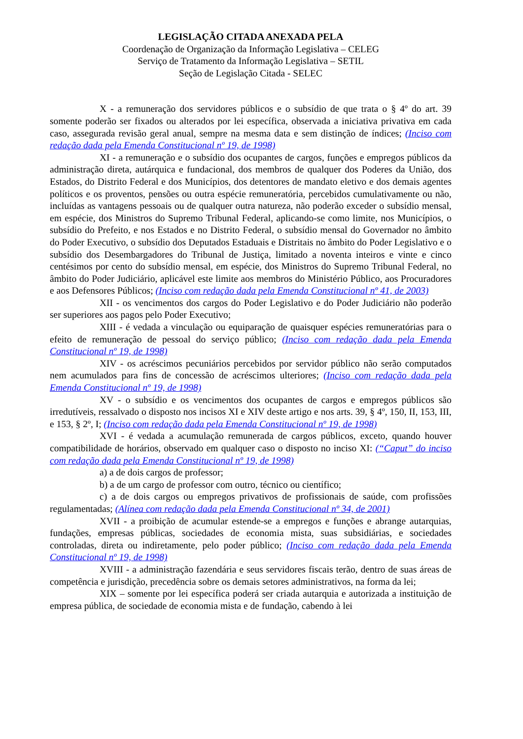LEGISLAÇÃO CITADA ANEXADA PELA
Coordenação de Organização da Informação Legislativa – CELEG
Serviço de Tratamento da Informação Legislativa – SETIL
Seção de Legislação Citada - SELEC
X - a remuneração dos servidores públicos e o subsídio de que trata o § 4º do art. 39 somente poderão ser fixados ou alterados por lei específica, observada a iniciativa privativa em cada caso, assegurada revisão geral anual, sempre na mesma data e sem distinção de índices; (Inciso com redação dada pela Emenda Constitucional nº 19, de 1998)
XI - a remuneração e o subsídio dos ocupantes de cargos, funções e empregos públicos da administração direta, autárquica e fundacional, dos membros de qualquer dos Poderes da União, dos Estados, do Distrito Federal e dos Municípios, dos detentores de mandato eletivo e dos demais agentes políticos e os proventos, pensões ou outra espécie remuneratória, percebidos cumulativamente ou não, incluídas as vantagens pessoais ou de qualquer outra natureza, não poderão exceder o subsídio mensal, em espécie, dos Ministros do Supremo Tribunal Federal, aplicando-se como limite, nos Municípios, o subsídio do Prefeito, e nos Estados e no Distrito Federal, o subsídio mensal do Governador no âmbito do Poder Executivo, o subsídio dos Deputados Estaduais e Distritais no âmbito do Poder Legislativo e o subsídio dos Desembargadores do Tribunal de Justiça, limitado a noventa inteiros e vinte e cinco centésimos por cento do subsídio mensal, em espécie, dos Ministros do Supremo Tribunal Federal, no âmbito do Poder Judiciário, aplicável este limite aos membros do Ministério Público, aos Procuradores e aos Defensores Públicos; (Inciso com redação dada pela Emenda Constitucional nº 41, de 2003)
XII - os vencimentos dos cargos do Poder Legislativo e do Poder Judiciário não poderão ser superiores aos pagos pelo Poder Executivo;
XIII - é vedada a vinculação ou equiparação de quaisquer espécies remuneratórias para o efeito de remuneração de pessoal do serviço público; (Inciso com redação dada pela Emenda Constitucional nº 19, de 1998)
XIV - os acréscimos pecuniários percebidos por servidor público não serão computados nem acumulados para fins de concessão de acréscimos ulteriores; (Inciso com redação dada pela Emenda Constitucional nº 19, de 1998)
XV - o subsídio e os vencimentos dos ocupantes de cargos e empregos públicos são irredutíveis, ressalvado o disposto nos incisos XI e XIV deste artigo e nos arts. 39, § 4º, 150, II, 153, III, e 153, § 2º, I; (Inciso com redação dada pela Emenda Constitucional nº 19, de 1998)
XVI - é vedada a acumulação remunerada de cargos públicos, exceto, quando houver compatibilidade de horários, observado em qualquer caso o disposto no inciso XI: (“Caput” do inciso com redação dada pela Emenda Constitucional nº 19, de 1998)
a) a de dois cargos de professor;
b) a de um cargo de professor com outro, técnico ou científico;
c) a de dois cargos ou empregos privativos de profissionais de saúde, com profissões regulamentadas; (Alínea com redação dada pela Emenda Constitucional nº 34, de 2001)
XVII - a proibição de acumular estende-se a empregos e funções e abrange autarquias, fundações, empresas públicas, sociedades de economia mista, suas subsidiárias, e sociedades controladas, direta ou indiretamente, pelo poder público; (Inciso com redação dada pela Emenda Constitucional nº 19, de 1998)
XVIII - a administração fazendária e seus servidores fiscais terão, dentro de suas áreas de competência e jurisdição, precedência sobre os demais setores administrativos, na forma da lei;
XIX – somente por lei específica poderá ser criada autarquia e autorizada a instituição de empresa pública, de sociedade de economia mista e de fundação, cabendo à lei